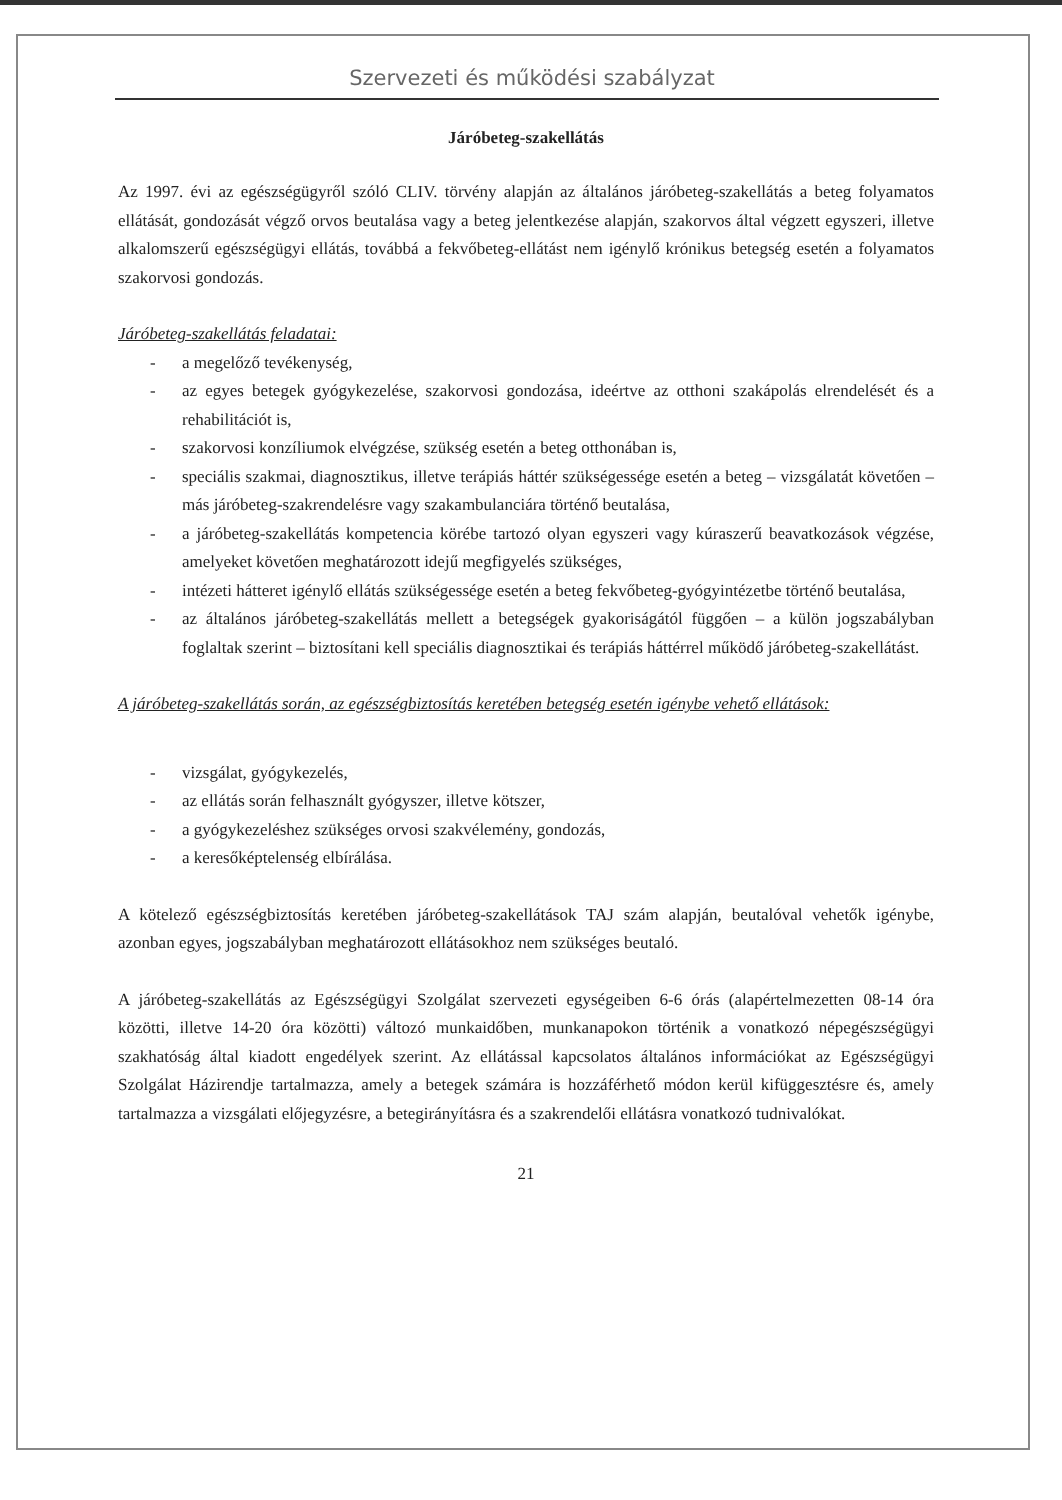Szervezeti és működési szabályzat
Járóbeteg-szakellátás
Az 1997. évi az egészségügyről szóló CLIV. törvény alapján az általános járóbeteg-szakellátás a beteg folyamatos ellátását, gondozását végző orvos beutalása vagy a beteg jelentkezése alapján, szakorvos által végzett egyszeri, illetve alkalomszerű egészségügyi ellátás, továbbá a fekvőbeteg-ellátást nem igénylő krónikus betegség esetén a folyamatos szakorvosi gondozás.
Járóbeteg-szakellátás feladatai:
- a megelőző tevékenység,
- az egyes betegek gyógykezelése, szakorvosi gondozása, ideértve az otthoni szakápolás elrendelését és a rehabilitációt is,
- szakorvosi konzíliumok elvégzése, szükség esetén a beteg otthonában is,
- speciális szakmai, diagnosztikus, illetve terápiás háttér szükségessége esetén a beteg – vizsgálatát követően – más járóbeteg-szakrendelésre vagy szakambulanciára történő beutalása,
- a járóbeteg-szakellátás kompetencia körébe tartozó olyan egyszeri vagy kúraszerű beavatkozások végzése, amelyeket követően meghatározott idejű megfigyelés szükséges,
- intézeti hátteret igénylő ellátás szükségessége esetén a beteg fekvőbeteg-gyógyintézetbe történő beutalása,
- az általános járóbeteg-szakellátás mellett a betegségek gyakoriságától függően – a külön jogszabályban foglaltak szerint – biztosítani kell speciális diagnosztikai és terápiás háttérrel működő járóbeteg-szakellátást.
A járóbeteg-szakellátás során, az egészségbiztosítás keretében betegség esetén igénybe vehető ellátások:
- vizsgálat, gyógykezelés,
- az ellátás során felhasznált gyógyszer, illetve kötszer,
- a gyógykezeléshez szükséges orvosi szakvélemény, gondozás,
- a keresőképtelenség elbírálása.
A kötelező egészségbiztosítás keretében járóbeteg-szakellátások TAJ szám alapján, beutalóval vehetők igénybe, azonban egyes, jogszabályban meghatározott ellátásokhoz nem szükséges beutaló.
A járóbeteg-szakellátás az Egészségügyi Szolgálat szervezeti egységeiben 6-6 órás (alapértelmezetten 08-14 óra közötti, illetve 14-20 óra közötti) változó munkaidőben, munkanapokon történik a vonatkozó népegészségügyi szakhatóság által kiadott engedélyek szerint. Az ellátással kapcsolatos általános információkat az Egészségügyi Szolgálat Házirendje tartalmazza, amely a betegek számára is hozzáférhető módon kerül kifüggesztésre és, amely tartalmazza a vizsgálati előjegyzésre, a betegirányításra és a szakrendelői ellátásra vonatkozó tudnivalókat.
21